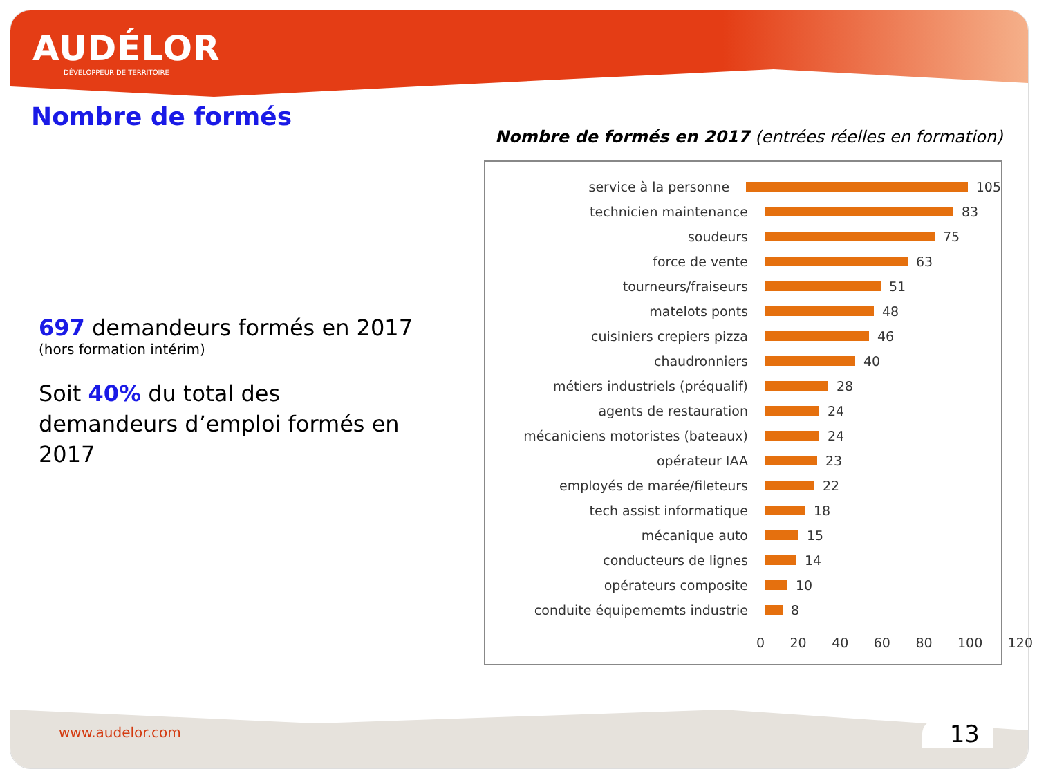AUDÉLOR
DÉVELOPPEUR DE TERRITOIRE
www.audelor.com 13
Nombre de formés
697 demandeurs formés en 2017
(hors formation intérim)
Soit 40% du total des demandeurs d’emploi formés en 2017
Nombre de formés en 2017 (entrées réelles en formation)
service à la personne 105
technicien maintenance 83
soudeurs 75
force de vente 63
tourneurs/fraiseurs 51
matelots ponts 48
cuisiniers crepiers pizza 46
chaudronniers 40
métiers industriels (préqualif) 28
agents de restauration 24
mécaniciens motoristes (bateaux) 24
opérateur IAA 23
employés de marée/fileteurs 22
tech assist informatique 18
mécanique auto 15
conducteurs de lignes 14
opérateurs composite 10
conduite équipememts industrie 8
0 20 40 60 80 100 120